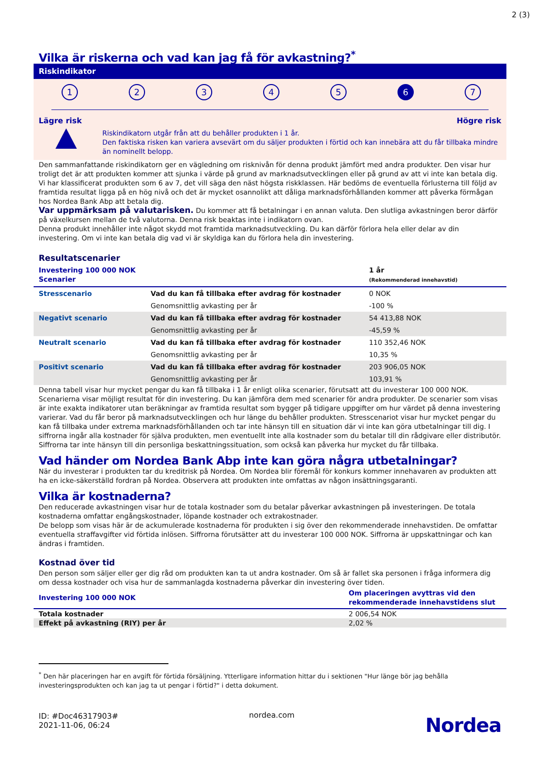2 (3)
Vilka är riskerna och vad kan jag få för avkastning?<sup>*</sup>
Riskindikator
12345 6 7
Lägre risk Högre risk
Riskindikatorn utgår från att du behåller produkten i 1 år.
Den faktiska risken kan variera avsevärt om du säljer produkten i förtid och kan innebära att du får tillbaka mindre än nominellt belopp.
Den sammanfattande riskindikatorn ger en vägledning om risknivån för denna produkt jämfört med andra produkter. Den visar hur troligt det är att produkten kommer att sjunka i värde på grund av marknadsutvecklingen eller på grund av att vi inte kan betala dig. Vi har klassificerat produkten som 6 av 7, det vill säga den näst högsta riskklassen. Här bedöms de eventuella förlusterna till följd av framtida resultat ligga på en hög nivå och det är mycket osannolikt att dåliga marknadsförhållanden kommer att påverka förmågan hos Nordea Bank Abp att betala dig.
Var uppmärksam på valutarisken. Du kommer att få betalningar i en annan valuta. Den slutliga avkastningen beror därför på växelkursen mellan de två valutorna. Denna risk beaktas inte i indikatorn ovan.
Denna produkt innehåller inte något skydd mot framtida marknadsutveckling. Du kan därför förlora hela eller delar av din investering. Om vi inte kan betala dig vad vi är skyldiga kan du förlora hela din investering.
Resultatscenarier
| Investering 100 000 NOK Scenarier | | 1 år (Rekommenderad innehavstid) |
| --- | --- | --- |
| Stresscenario | Vad du kan få tillbaka efter avdrag för kostnader | 0 NOK |
| | Genomsnittlig avkasting per år | -100 % |
| Negativt scenario | Vad du kan få tillbaka efter avdrag för kostnader | 54 413,88 NOK |
| | Genomsnittlig avkasting per år | -45,59 % |
| Neutralt scenario | Vad du kan få tillbaka efter avdrag för kostnader | 110 352,46 NOK |
| | Genomsnittlig avkasting per år | 10,35 % |
| Positivt scenario | Vad du kan få tillbaka efter avdrag för kostnader | 203 906,05 NOK |
| | Genomsnittlig avkasting per år | 103,91 % |
Denna tabell visar hur mycket pengar du kan få tillbaka i 1 år enligt olika scenarier, förutsatt att du investerar 100 000 NOK. Scenarierna visar möjligt resultat för din investering. Du kan jämföra dem med scenarier för andra produkter. De scenarier som visas är inte exakta indikatorer utan beräkningar av framtida resultat som bygger på tidigare uppgifter om hur värdet på denna investering varierar. Vad du får beror på marknadsutvecklingen och hur länge du behåller produkten. Stresscenariot visar hur mycket pengar du kan få tillbaka under extrema marknadsförhållanden och tar inte hänsyn till en situation där vi inte kan göra utbetalningar till dig. I siffrorna ingår alla kostnader för själva produkten, men eventuellt inte alla kostnader som du betalar till din rådgivare eller distributör. Siffrorna tar inte hänsyn till din personliga beskattningssituation, som också kan påverka hur mycket du får tillbaka.
Vad händer om Nordea Bank Abp inte kan göra några utbetalningar?
När du investerar i produkten tar du kreditrisk på Nordea. Om Nordea blir föremål för konkurs kommer innehavaren av produkten att ha en icke-säkerställd fordran på Nordea. Observera att produkten inte omfattas av någon insättningsgaranti.
Vilka är kostnaderna?
Den reducerade avkastningen visar hur de totala kostnader som du betalar påverkar avkastningen på investeringen. De totala kostnaderna omfattar engångskostnader, löpande kostnader och extrakostnader.
De belopp som visas här är de ackumulerade kostnaderna för produkten i sig över den rekommenderade innehavstiden. De omfattar eventuella straffavgifter vid förtida inlösen. Siffrorna förutsätter att du investerar 100 000 NOK. Siffrorna är uppskattningar och kan ändras i framtiden.
Kostnad över tid
Den person som säljer eller ger dig råd om produkten kan ta ut andra kostnader. Om så är fallet ska personen i fråga informera dig om dessa kostnader och visa hur de sammanlagda kostnaderna påverkar din investering över tiden.
| Investering 100 000 NOK | Om placeringen avyttras vid den rekommenderade innehavstidens slut |
| --- | --- |
| Totala kostnader | 2 006,54 NOK |
| Effekt på avkastning (RIY) per år | 2,02 % |
<sup>*</sup> Den här placeringen har en avgift för förtida försäljning. Ytterligare information hittar du i sektionen "Hur länge bör jag behålla investeringsprodukten och kan jag ta ut pengar i förtid?" i detta dokument.
ID: #Doc46317903#
2021-11-06, 06:24
nordea.com
Nordea